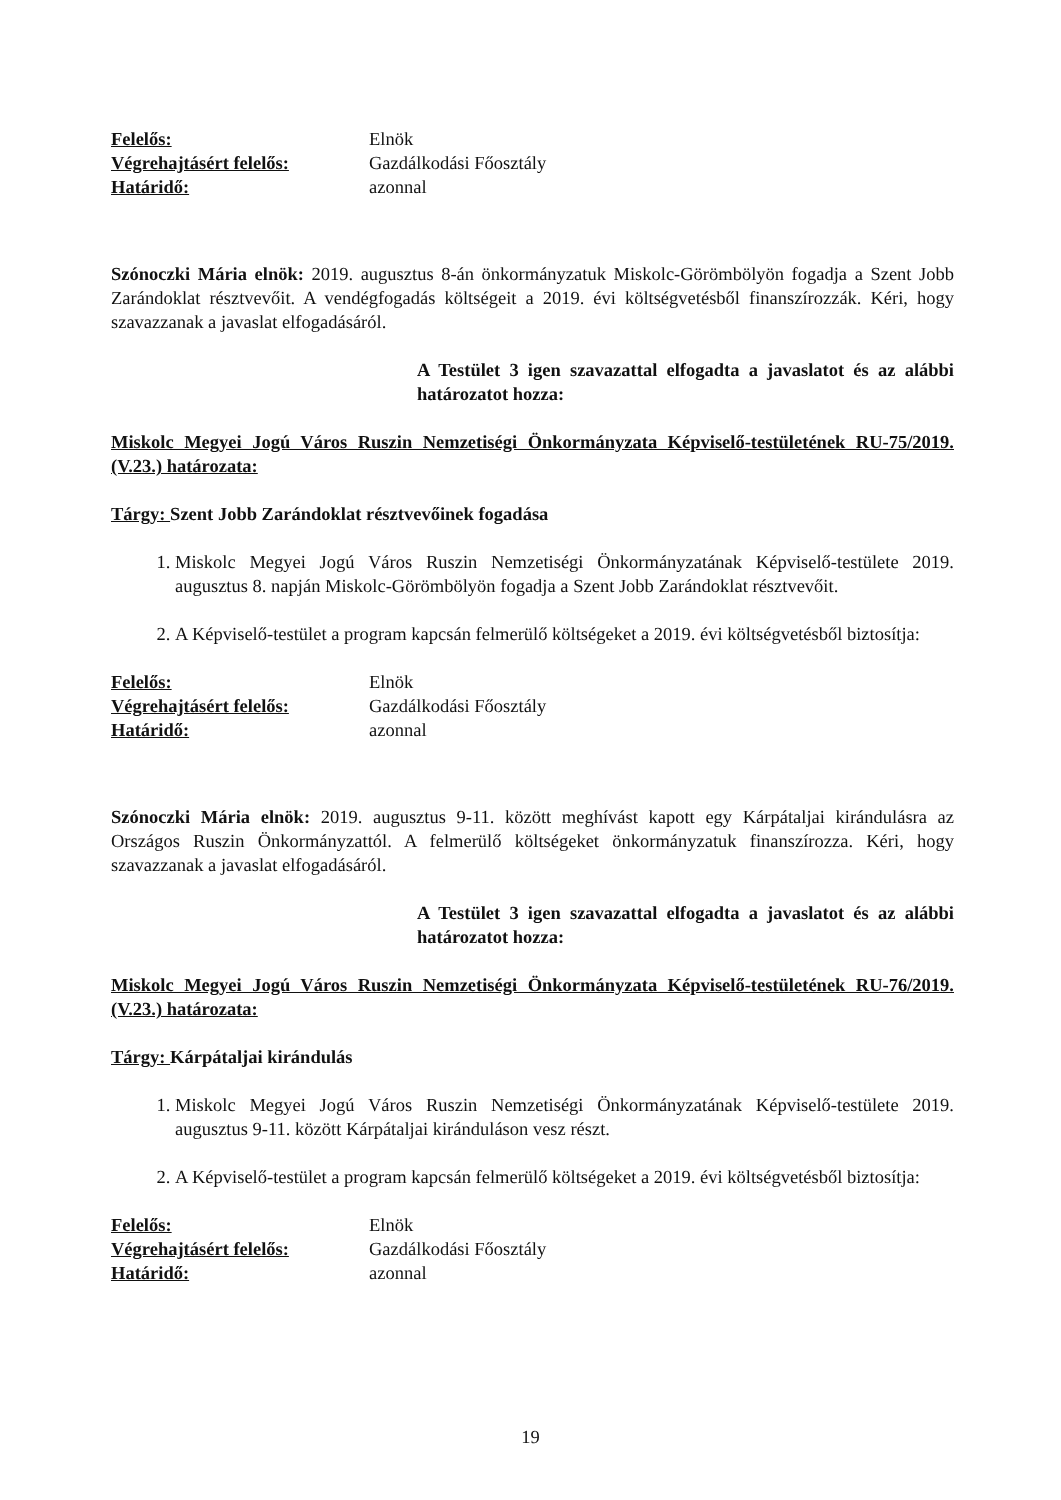Felelős: Elnök
Végrehajtásért felelős: Gazdálkodási Főosztály
Határidő: azonnal
Szónoczki Mária elnök: 2019. augusztus 8-án önkormányzatuk Miskolc-Görömbölyön fogadja a Szent Jobb Zarándoklat résztvevőit. A vendégfogadás költségeit a 2019. évi költségvetésből finanszírozzák. Kéri, hogy szavazzanak a javaslat elfogadásáról.
A Testület 3 igen szavazattal elfogadta a javaslatot és az alábbi határozatot hozza:
Miskolc Megyei Jogú Város Ruszin Nemzetiségi Önkormányzata Képviselő-testületének RU-75/2019.(V.23.) határozata:
Tárgy: Szent Jobb Zarándoklat résztvevőinek fogadása
1. Miskolc Megyei Jogú Város Ruszin Nemzetiségi Önkormányzatának Képviselő-testülete 2019. augusztus 8. napján Miskolc-Görömbölyön fogadja a Szent Jobb Zarándoklat résztvevőit.
2. A Képviselő-testület a program kapcsán felmerülő költségeket a 2019. évi költségvetésből biztosítja:
Felelős: Elnök
Végrehajtásért felelős: Gazdálkodási Főosztály
Határidő: azonnal
Szónoczki Mária elnök: 2019. augusztus 9-11. között meghívást kapott egy Kárpátaljai kirándulásra az Országos Ruszin Önkormányzattól. A felmerülő költségeket önkormányzatuk finanszírozza. Kéri, hogy szavazzanak a javaslat elfogadásáról.
A Testület 3 igen szavazattal elfogadta a javaslatot és az alábbi határozatot hozza:
Miskolc Megyei Jogú Város Ruszin Nemzetiségi Önkormányzata Képviselő-testületének RU-76/2019.(V.23.) határozata:
Tárgy: Kárpátaljai kirándulás
1. Miskolc Megyei Jogú Város Ruszin Nemzetiségi Önkormányzatának Képviselő-testülete 2019. augusztus 9-11. között Kárpátaljai kiránduláson vesz részt.
2. A Képviselő-testület a program kapcsán felmerülő költségeket a 2019. évi költségvetésből biztosítja:
Felelős: Elnök
Végrehajtásért felelős: Gazdálkodási Főosztály
Határidő: azonnal
19